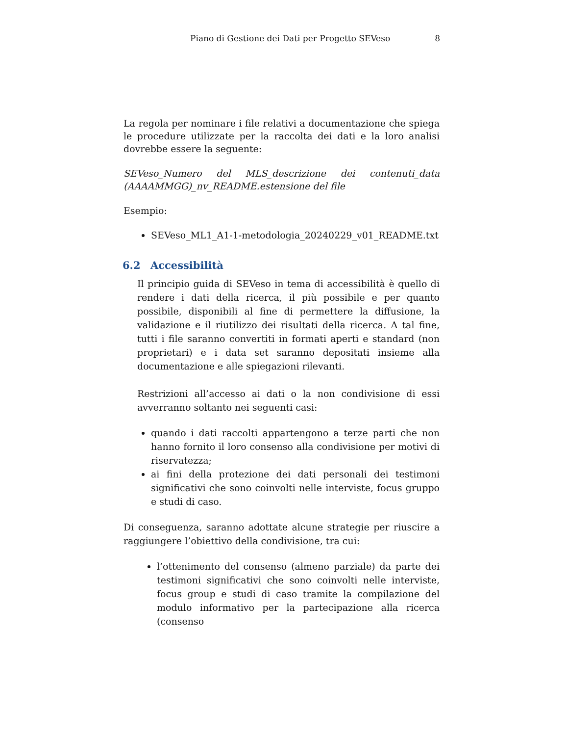Piano di Gestione dei Dati per Progetto SEVeso 8
La regola per nominare i file relativi a documentazione che spiega le procedure utilizzate per la raccolta dei dati e la loro analisi dovrebbe essere la seguente:
SEVeso_Numero del MLS_descrizione dei contenuti_data (AAAAMMGG)_nv_README.estensione del file
Esempio:
SEVeso_ML1_A1-1-metodologia_20240229_v01_README.txt
6.2 Accessibilità
Il principio guida di SEVeso in tema di accessibilità è quello di rendere i dati della ricerca, il più possibile e per quanto possibile, disponibili al fine di permettere la diffusione, la validazione e il riutilizzo dei risultati della ricerca. A tal fine, tutti i file saranno convertiti in formati aperti e standard (non proprietari) e i data set saranno depositati insieme alla documentazione e alle spiegazioni rilevanti.
Restrizioni all’accesso ai dati o la non condivisione di essi avverranno soltanto nei seguenti casi:
quando i dati raccolti appartengono a terze parti che non hanno fornito il loro consenso alla condivisione per motivi di riservatezza;
ai fini della protezione dei dati personali dei testimoni significativi che sono coinvolti nelle interviste, focus gruppo e studi di caso.
Di conseguenza, saranno adottate alcune strategie per riuscire a raggiungere l’obiettivo della condivisione, tra cui:
l’ottenimento del consenso (almeno parziale) da parte dei testimoni significativi che sono coinvolti nelle interviste, focus group e studi di caso tramite la compilazione del modulo informativo per la partecipazione alla ricerca (consenso